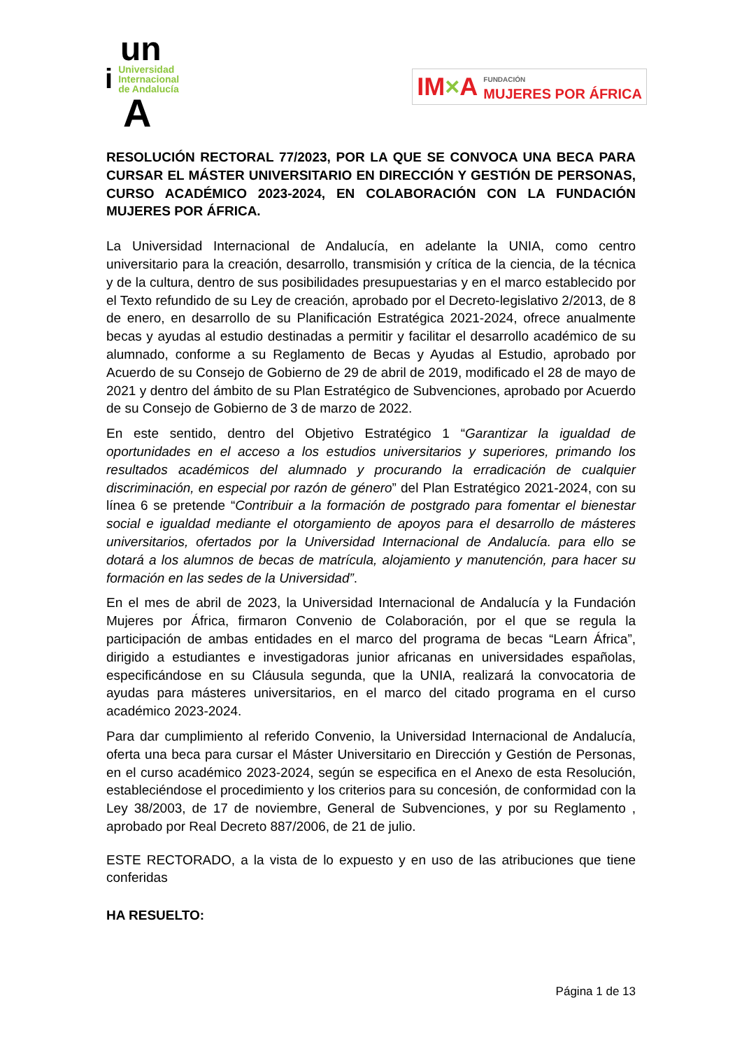un
i
Universidad
Internacional
de Andalucía
A
IM×A
FUNDACIÓN
MUJERES POR ÁFRICA
RESOLUCIÓN RECTORAL 77/2023, POR LA QUE SE CONVOCA UNA BECA PARA CURSAR EL MÁSTER UNIVERSITARIO EN DIRECCIÓN Y GESTIÓN DE PERSONAS, CURSO ACADÉMICO 2023-2024, EN COLABORACIÓN CON LA FUNDACIÓN MUJERES POR ÁFRICA.
La Universidad Internacional de Andalucía, en adelante la UNIA, como centro universitario para la creación, desarrollo, transmisión y crítica de la ciencia, de la técnica y de la cultura, dentro de sus posibilidades presupuestarias y en el marco establecido por el Texto refundido de su Ley de creación, aprobado por el Decreto-legislativo 2/2013, de 8 de enero, en desarrollo de su Planificación Estratégica 2021-2024, ofrece anualmente becas y ayudas al estudio destinadas a permitir y facilitar el desarrollo académico de su alumnado, conforme a su Reglamento de Becas y Ayudas al Estudio, aprobado por Acuerdo de su Consejo de Gobierno de 29 de abril de 2019, modificado el 28 de mayo de 2021 y dentro del ámbito de su Plan Estratégico de Subvenciones, aprobado por Acuerdo de su Consejo de Gobierno de 3 de marzo de 2022.
En este sentido, dentro del Objetivo Estratégico 1 “Garantizar la igualdad de oportunidades en el acceso a los estudios universitarios y superiores, primando los resultados académicos del alumnado y procurando la erradicación de cualquier discriminación, en especial por razón de género” del Plan Estratégico 2021-2024, con su línea 6 se pretende “Contribuir a la formación de postgrado para fomentar el bienestar social e igualdad mediante el otorgamiento de apoyos para el desarrollo de másteres universitarios, ofertados por la Universidad Internacional de Andalucía. para ello se dotará a los alumnos de becas de matrícula, alojamiento y manutención, para hacer su formación en las sedes de la Universidad”.
En el mes de abril de 2023, la Universidad Internacional de Andalucía y la Fundación Mujeres por África, firmaron Convenio de Colaboración, por el que se regula la participación de ambas entidades en el marco del programa de becas “Learn África”, dirigido a estudiantes e investigadoras junior africanas en universidades españolas, especificándose en su Cláusula segunda, que la UNIA, realizará la convocatoria de ayudas para másteres universitarios, en el marco del citado programa en el curso académico 2023-2024.
Para dar cumplimiento al referido Convenio, la Universidad Internacional de Andalucía, oferta una beca para cursar el Máster Universitario en Dirección y Gestión de Personas, en el curso académico 2023-2024, según se especifica en el Anexo de esta Resolución, estableciéndose el procedimiento y los criterios para su concesión, de conformidad con la Ley 38/2003, de 17 de noviembre, General de Subvenciones, y por su Reglamento , aprobado por Real Decreto 887/2006, de 21 de julio.
ESTE RECTORADO, a la vista de lo expuesto y en uso de las atribuciones que tiene conferidas
HA RESUELTO:
Página 1 de 13